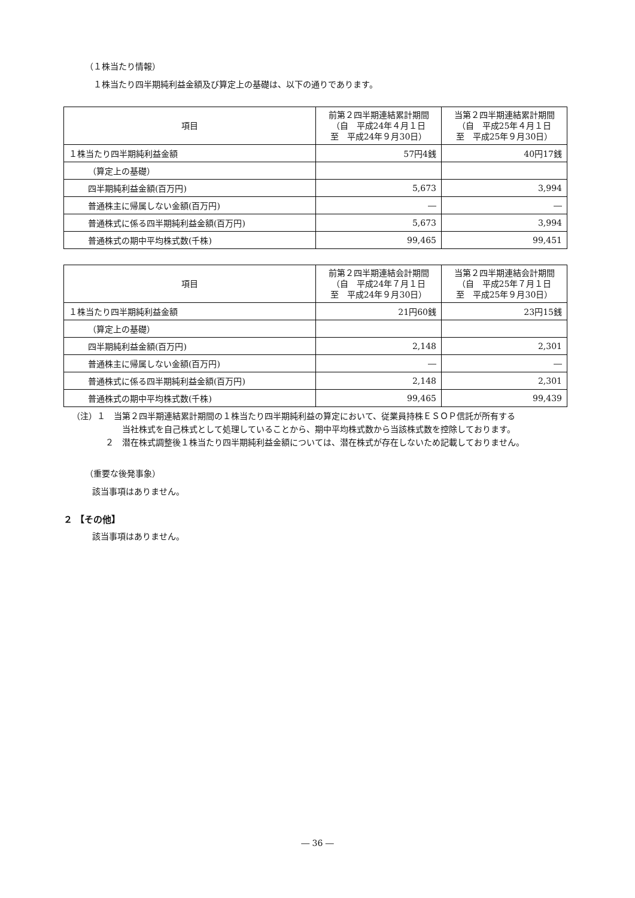（１株当たり情報）
１株当たり四半期純利益金額及び算定上の基礎は、以下の通りであります。
| 項目 | 前第２四半期連結累計期間 （自 平成24年４月１日 至 平成24年９月30日） | 当第２四半期連結累計期間 （自 平成25年４月１日 至 平成25年９月30日） |
| --- | --- | --- |
| １株当たり四半期純利益金額 | 57円4銭 | 40円17銭 |
| （算定上の基礎） | | |
| 四半期純利益金額(百万円) | 5,673 | 3,994 |
| 普通株主に帰属しない金額(百万円) | ― | ― |
| 普通株式に係る四半期純利益金額(百万円) | 5,673 | 3,994 |
| 普通株式の期中平均株式数(千株) | 99,465 | 99,451 |
| 項目 | 前第２四半期連結会計期間 （自 平成24年７月１日 至 平成24年９月30日） | 当第２四半期連結会計期間 （自 平成25年７月１日 至 平成25年９月30日） |
| --- | --- | --- |
| １株当たり四半期純利益金額 | 21円60銭 | 23円15銭 |
| （算定上の基礎） | | |
| 四半期純利益金額(百万円) | 2,148 | 2,301 |
| 普通株主に帰属しない金額(百万円) | ― | ― |
| 普通株式に係る四半期純利益金額(百万円) | 2,148 | 2,301 |
| 普通株式の期中平均株式数(千株) | 99,465 | 99,439 |
（注）１　当第２四半期連結累計期間の１株当たり四半期純利益の算定において、従業員持株ＥＳＯＰ信託が所有する
当社株式を自己株式として処理していることから、期中平均株式数から当該株式数を控除しております。
２　潜在株式調整後１株当たり四半期純利益金額については、潜在株式が存在しないため記載しておりません。
（重要な後発事象）
該当事項はありません。
２ 【その他】
該当事項はありません。
― 36 ―